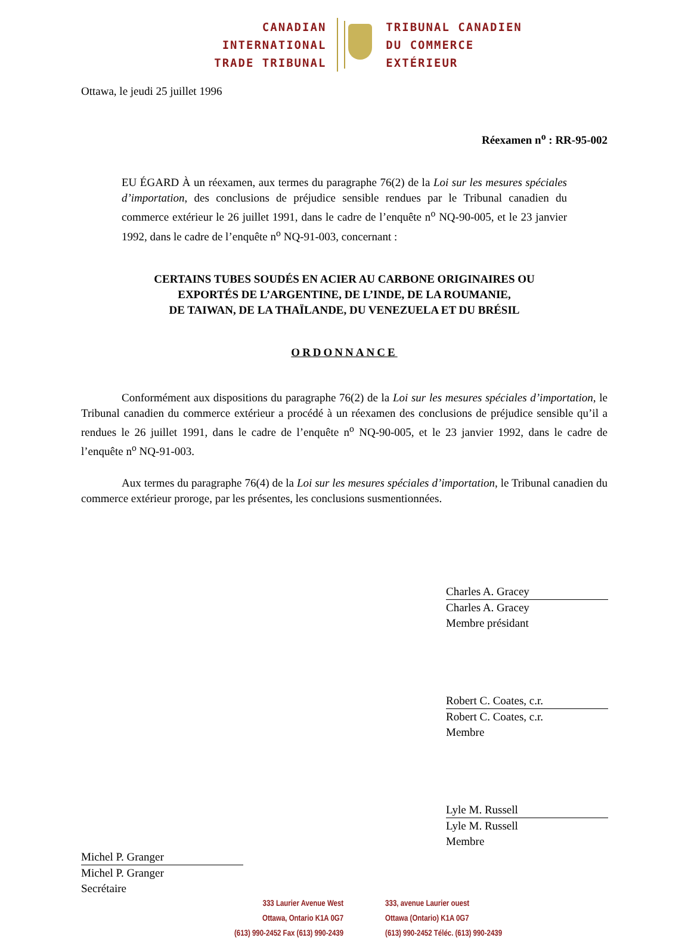CANADIAN
INTERNATIONAL
TRADE TRIBUNAL
TRIBUNAL CANADIEN
DU COMMERCE
EXTÉRIEUR
Ottawa, le jeudi 25 juillet 1996
Réexamen n<sup>o</sup> : RR-95-002
EU ÉGARD À un réexamen, aux termes du paragraphe 76(2) de la Loi sur les mesures spéciales d’importation, des conclusions de préjudice sensible rendues par le Tribunal canadien du commerce extérieur le 26 juillet 1991, dans le cadre de l’enquête n<sup>o</sup> NQ-90-005, et le 23 janvier 1992, dans le cadre de l’enquête n<sup>o</sup> NQ-91-003, concernant :
CERTAINS TUBES SOUDÉS EN ACIER AU CARBONE ORIGINAIRES OU
EXPORTÉS DE L’ARGENTINE, DE L’INDE, DE LA ROUMANIE,
DE TAIWAN, DE LA THAÏLANDE, DU VENEZUELA ET DU BRÉSIL
ORDONNANCE
Conformément aux dispositions du paragraphe 76(2) de la Loi sur les mesures spéciales d’importation, le Tribunal canadien du commerce extérieur a procédé à un réexamen des conclusions de préjudice sensible qu’il a rendues le 26 juillet 1991, dans le cadre de l’enquête n<sup>o</sup> NQ-90-005, et le 23 janvier 1992, dans le cadre de l’enquête n<sup>o</sup> NQ-91-003.
Aux termes du paragraphe 76(4) de la Loi sur les mesures spéciales d’importation, le Tribunal canadien du commerce extérieur proroge, par les présentes, les conclusions susmentionnées.
Charles A. Gracey
Charles A. Gracey
Membre présidant
Robert C. Coates, c.r.
Robert C. Coates, c.r.
Membre
Lyle M. Russell
Lyle M. Russell
Membre
Michel P. Granger
Michel P. Granger
Secrétaire
333 Laurier Avenue West
Ottawa, Ontario K1A 0G7
(613) 990-2452 Fax (613) 990-2439
333, avenue Laurier ouest
Ottawa (Ontario) K1A 0G7
(613) 990-2452 Téléc. (613) 990-2439